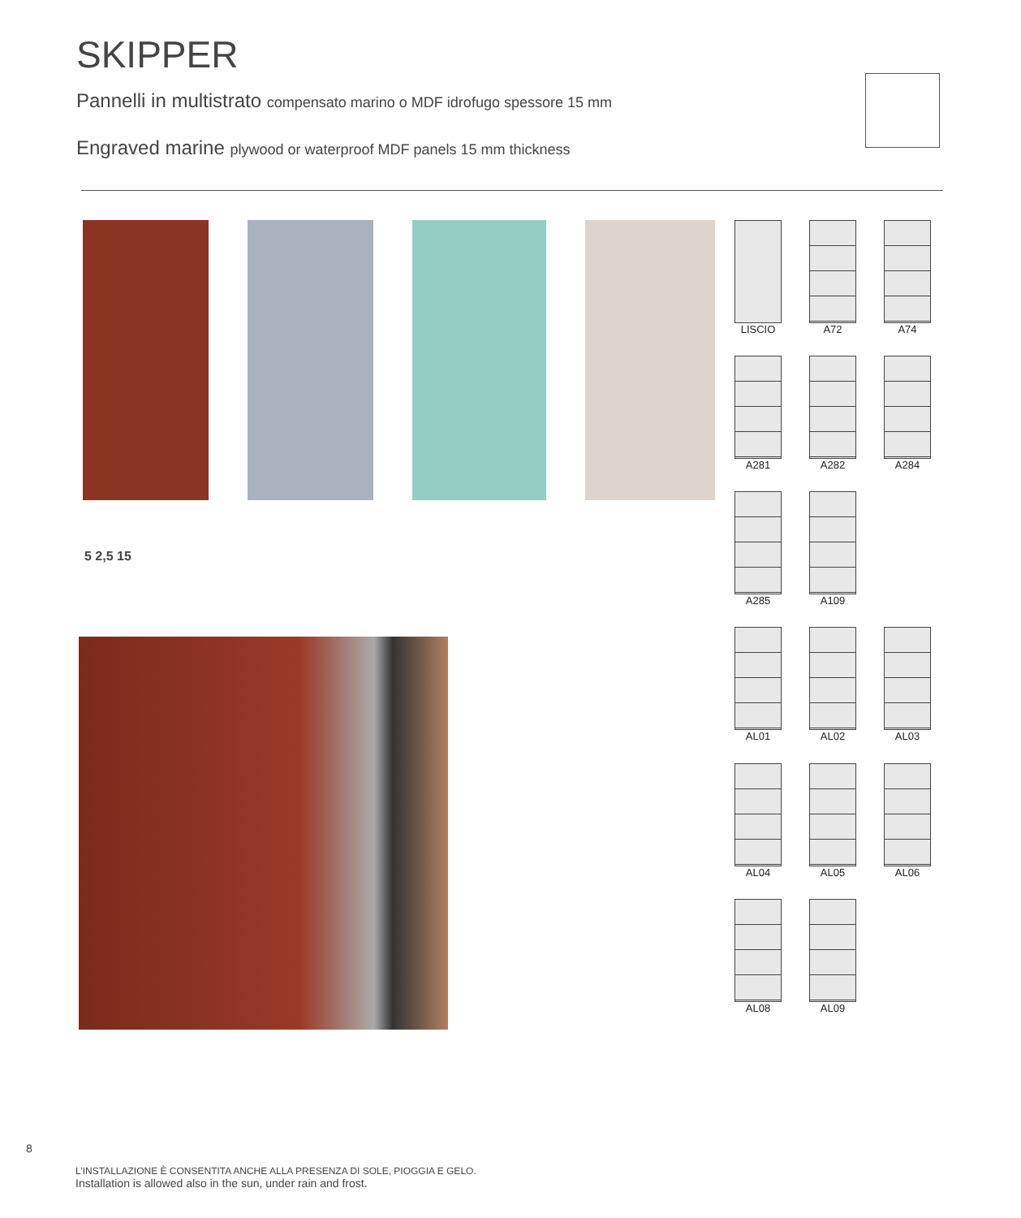SKIPPER
Pannelli in multistrato compensato marino o MDF idrofugo spessore 15 mm
Engraved marine plywood or waterproof MDF panels 15 mm thickness
5 2,5 15
LISCIO
A72
A74
A281
A282
A284
A285
A109
AL01
AL02
AL03
AL04
AL05
AL06
AL08
AL09
8
L’INSTALLAZIONE È CONSENTITA ANCHE ALLA PRESENZA DI SOLE, PIOGGIA E GELO.
Installation is allowed also in the sun, under rain and frost.